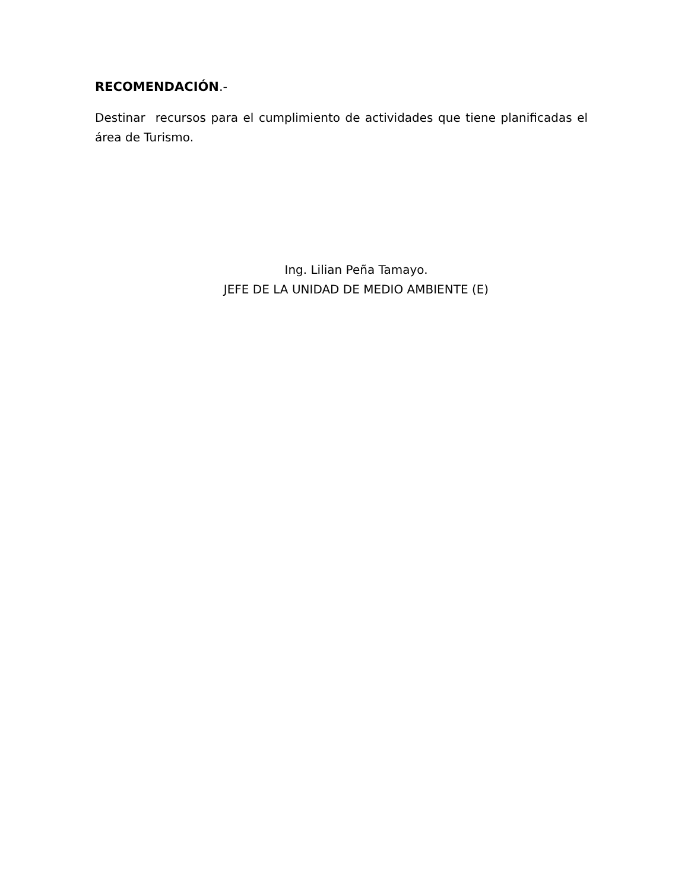RECOMENDACIÓN.-
Destinar recursos para el cumplimiento de actividades que tiene planificadas el área de Turismo.
Ing. Lilian Peña Tamayo.
JEFE DE LA UNIDAD DE MEDIO AMBIENTE (E)